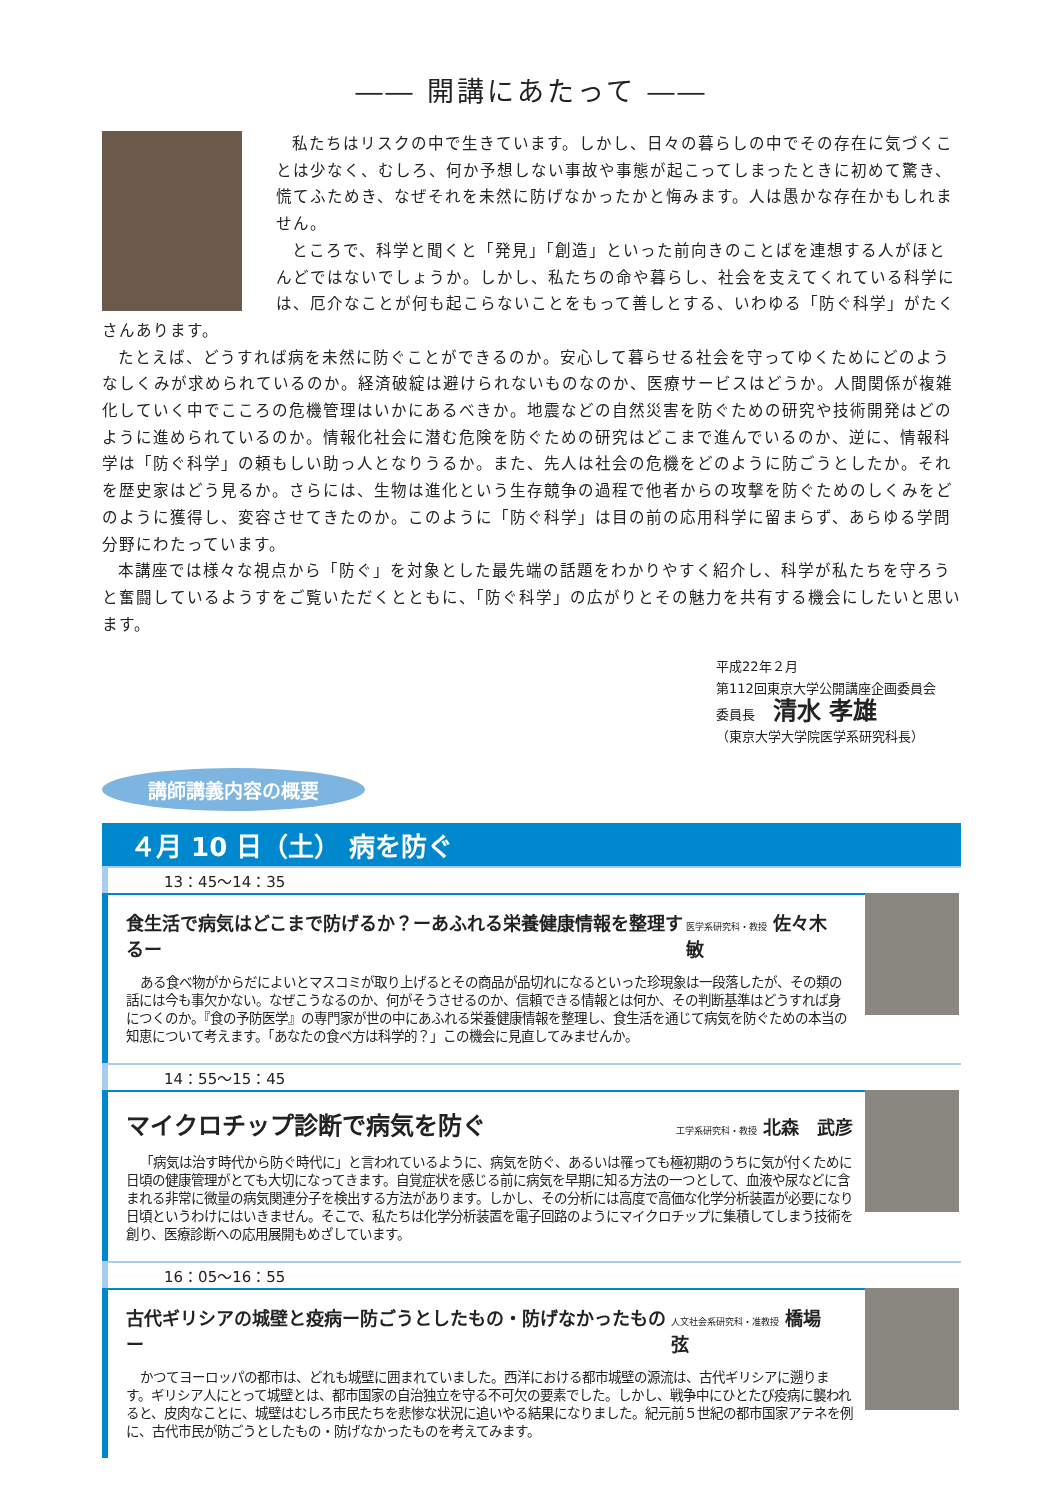―― 開講にあたって ――
私たちはリスクの中で生きています。しかし、日々の暮らしの中でその存在に気づくことは少なく、むしろ、何か予想しない事故や事態が起こってしまったときに初めて驚き、慌てふためき、なぜそれを未然に防げなかったかと悔みます。人は愚かな存在かもしれません。
ところで、科学と聞くと「発見」「創造」といった前向きのことばを連想する人がほとんどではないでしょうか。しかし、私たちの命や暮らし、社会を支えてくれている科学には、厄介なことが何も起こらないことをもって善しとする、いわゆる「防ぐ科学」がたくさんあります。
たとえば、どうすれば病を未然に防ぐことができるのか。安心して暮らせる社会を守ってゆくためにどのようなしくみが求められているのか。経済破綻は避けられないものなのか、医療サービスはどうか。人間関係が複雑化していく中でこころの危機管理はいかにあるべきか。地震などの自然災害を防ぐための研究や技術開発はどのように進められているのか。情報化社会に潜む危険を防ぐための研究はどこまで進んでいるのか、逆に、情報科学は「防ぐ科学」の頼もしい助っ人となりうるか。また、先人は社会の危機をどのように防ごうとしたか。それを歴史家はどう見るか。さらには、生物は進化という生存競争の過程で他者からの攻撃を防ぐためのしくみをどのように獲得し、変容させてきたのか。このように「防ぐ科学」は目の前の応用科学に留まらず、あらゆる学問分野にわたっています。
本講座では様々な視点から「防ぐ」を対象とした最先端の話題をわかりやすく紹介し、科学が私たちを守ろうと奮闘しているようすをご覧いただくとともに、「防ぐ科学」の広がりとその魅力を共有する機会にしたいと思います。
平成22年２月
第112回東京大学公開講座企画委員会
委員長 清水 孝雄
（東京大学大学院医学系研究科長）
講師講義内容の概要
４月 10 日（土） 病を防ぐ
13：45〜14：35
食生活で病気はどこまで防げるか？ーあふれる栄養健康情報を整理するー 医学系研究科・教授 佐々木　敏
ある食べ物がからだによいとマスコミが取り上げるとその商品が品切れになるといった珍現象は一段落したが、その類の話には今も事欠かない。なぜこうなるのか、何がそうさせるのか、信頼できる情報とは何か、その判断基準はどうすれば身につくのか。『食の予防医学』の専門家が世の中にあふれる栄養健康情報を整理し、食生活を通じて病気を防ぐための本当の知恵について考えます。「あなたの食べ方は科学的？」この機会に見直してみませんか。
14：55〜15：45
マイクロチップ診断で病気を防ぐ 工学系研究科・教授 北森　武彦
「病気は治す時代から防ぐ時代に」と言われているように、病気を防ぐ、あるいは罹っても極初期のうちに気が付くために日頃の健康管理がとても大切になってきます。自覚症状を感じる前に病気を早期に知る方法の一つとして、血液や尿などに含まれる非常に微量の病気関連分子を検出する方法があります。しかし、その分析には高度で高価な化学分析装置が必要になり日頃というわけにはいきません。そこで、私たちは化学分析装置を電子回路のようにマイクロチップに集積してしまう技術を創り、医療診断への応用展開もめざしています。
16：05〜16：55
古代ギリシアの城壁と疫病ー防ごうとしたもの・防げなかったものー 人文社会系研究科・准教授 橋場　弦
かつてヨーロッパの都市は、どれも城壁に囲まれていました。西洋における都市城壁の源流は、古代ギリシアに遡ります。ギリシア人にとって城壁とは、都市国家の自治独立を守る不可欠の要素でした。しかし、戦争中にひとたび疫病に襲われると、皮肉なことに、城壁はむしろ市民たちを悲惨な状況に追いやる結果になりました。紀元前５世紀の都市国家アテネを例に、古代市民が防ごうとしたもの・防げなかったものを考えてみます。